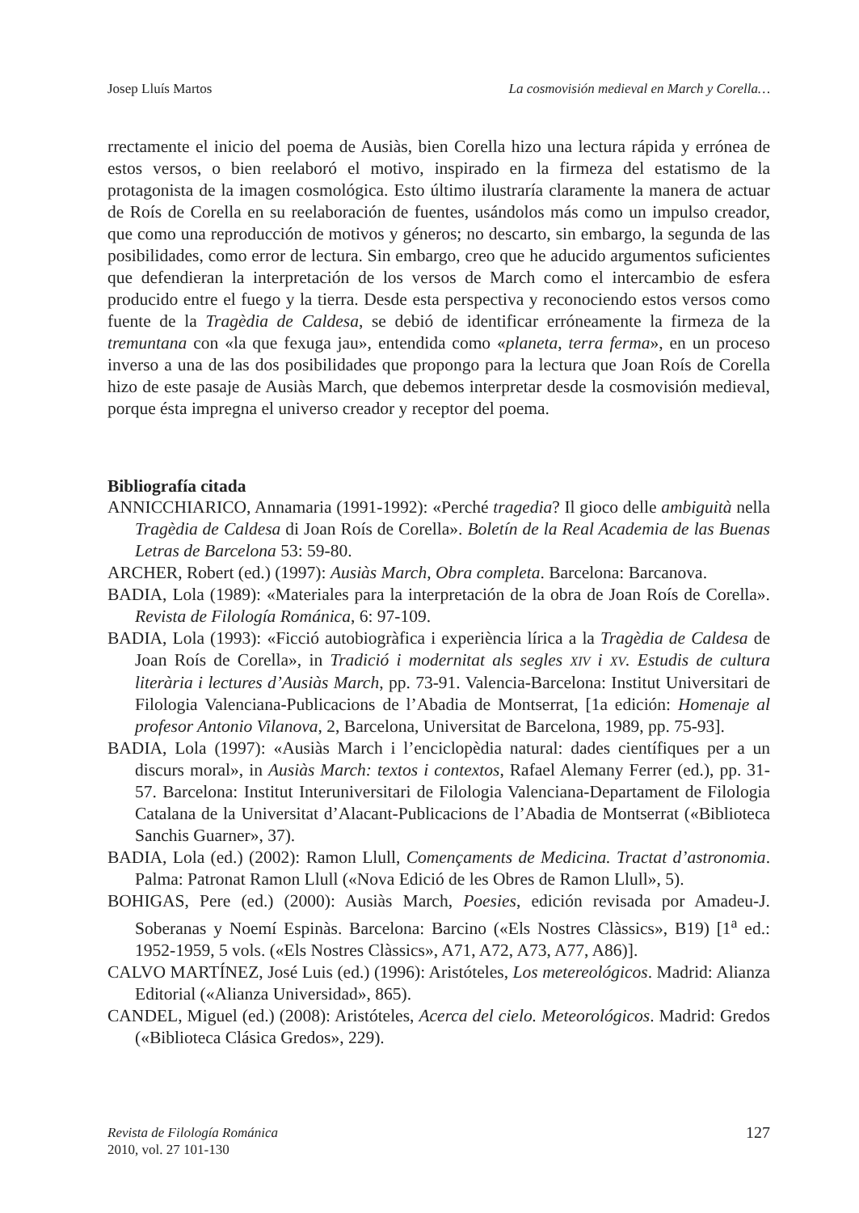Josep Lluís Martos La cosmovisión medieval en March y Corella…
rrectamente el inicio del poema de Ausiàs, bien Corella hizo una lectura rápida y errónea de estos versos, o bien reelaboró el motivo, inspirado en la firmeza del estatismo de la protagonista de la imagen cosmológica. Esto último ilustraría claramente la manera de actuar de Roís de Corella en su reelaboración de fuentes, usándolos más como un impulso creador, que como una reproducción de motivos y géneros; no descarto, sin embargo, la segunda de las posibilidades, como error de lectura. Sin embargo, creo que he aducido argumentos suficientes que defendieran la interpretación de los versos de March como el intercambio de esfera producido entre el fuego y la tierra. Desde esta perspectiva y reconociendo estos versos como fuente de la Tragèdia de Caldesa, se debió de identificar erróneamente la firmeza de la tremuntana con «la que fexuga jau», entendida como «planeta, terra ferma», en un proceso inverso a una de las dos posibilidades que propongo para la lectura que Joan Roís de Corella hizo de este pasaje de Ausiàs March, que debemos interpretar desde la cosmovisión medieval, porque ésta impregna el universo creador y receptor del poema.
Bibliografía citada
ANNICCHIARICO, Annamaria (1991-1992): «Perché tragedia? Il gioco delle ambiguità nella Tragèdia de Caldesa di Joan Roís de Corella». Boletín de la Real Academia de las Buenas Letras de Barcelona 53: 59-80.
ARCHER, Robert (ed.) (1997): Ausiàs March, Obra completa. Barcelona: Barcanova.
BADIA, Lola (1989): «Materiales para la interpretación de la obra de Joan Roís de Corella». Revista de Filología Románica, 6: 97-109.
BADIA, Lola (1993): «Ficció autobiogràfica i experiència lírica a la Tragèdia de Caldesa de Joan Roís de Corella», in Tradició i modernitat als segles XIV i XV. Estudis de cultura literària i lectures d’Ausiàs March, pp. 73-91. Valencia-Barcelona: Institut Universitari de Filologia Valenciana-Publicacions de l’Abadia de Montserrat, [1a edición: Homenaje al profesor Antonio Vilanova, 2, Barcelona, Universitat de Barcelona, 1989, pp. 75-93].
BADIA, Lola (1997): «Ausiàs March i l’enciclopèdia natural: dades científiques per a un discurs moral», in Ausiàs March: textos i contextos, Rafael Alemany Ferrer (ed.), pp. 31-57. Barcelona: Institut Interuniversitari de Filologia Valenciana-Departament de Filologia Catalana de la Universitat d’Alacant-Publicacions de l’Abadia de Montserrat («Biblioteca Sanchis Guarner», 37).
BADIA, Lola (ed.) (2002): Ramon Llull, Començaments de Medicina. Tractat d’astronomia. Palma: Patronat Ramon Llull («Nova Edició de les Obres de Ramon Llull», 5).
BOHIGAS, Pere (ed.) (2000): Ausiàs March, Poesies, edición revisada por Amadeu-J. Soberanas y Noemí Espinàs. Barcelona: Barcino («Els Nostres Clàssics», B19) [1<sup>a</sup> ed.: 1952-1959, 5 vols. («Els Nostres Clàssics», A71, A72, A73, A77, A86)].
CALVO MARTÍNEZ, José Luis (ed.) (1996): Aristóteles, Los metereológicos. Madrid: Alianza Editorial («Alianza Universidad», 865).
CANDEL, Miguel (ed.) (2008): Aristóteles, Acerca del cielo. Meteorológicos. Madrid: Gredos («Biblioteca Clásica Gredos», 229).
Revista de Filología Románica
2010, vol. 27 101-130
127